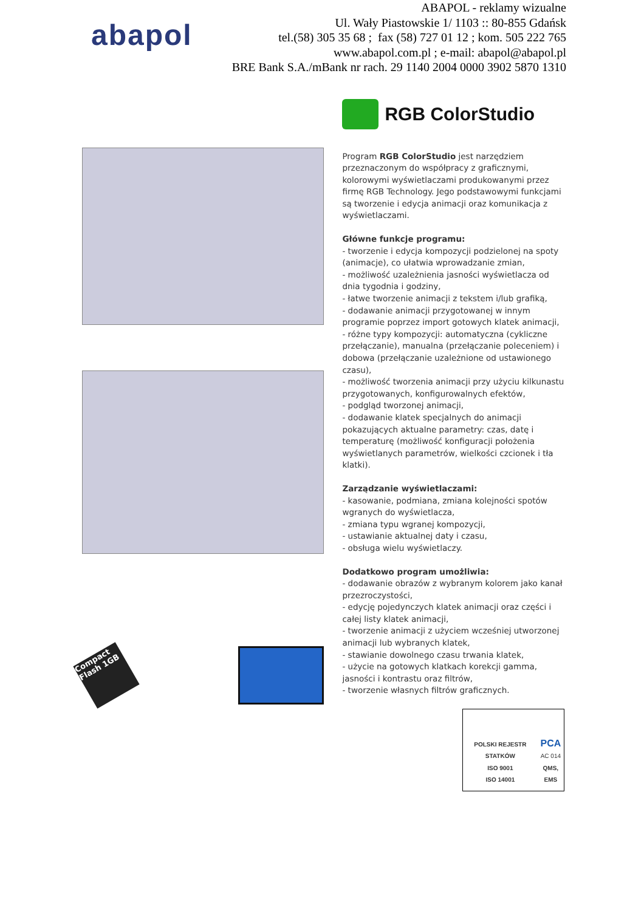abapol
ABAPOL - reklamy wizualne
Ul. Wały Piastowskie 1/ 1103 :: 80-855 Gdańsk
tel.(58) 305 35 68 ; fax (58) 727 01 12 ; kom. 505 222 765
www.abapol.com.pl ; e-mail: abapol@abapol.pl
BRE Bank S.A./mBank nr rach. 29 1140 2004 0000 3902 5870 1310
Compact Flash 1GB
RGB ColorStudio
Program RGB ColorStudio jest narzędziem przeznaczonym do współpracy z graficznymi, kolorowymi wyświetlaczami produkowanymi przez firmę RGB Technology. Jego podstawowymi funkcjami są tworzenie i edycja animacji oraz komunikacja z wyświetlaczami.
Główne funkcje programu:
- tworzenie i edycja kompozycji podzielonej na spoty (animacje), co ułatwia wprowadzanie zmian,
- możliwość uzależnienia jasności wyświetlacza od dnia tygodnia i godziny,
- łatwe tworzenie animacji z tekstem i/lub grafiką,
- dodawanie animacji przygotowanej w innym programie poprzez import gotowych klatek animacji,
- różne typy kompozycji: automatyczna (cykliczne przełączanie), manualna (przełączanie poleceniem) i dobowa (przełączanie uzależnione od ustawionego czasu),
- możliwość tworzenia animacji przy użyciu kilkunastu przygotowanych, konfigurowalnych efektów,
- podgląd tworzonej animacji,
- dodawanie klatek specjalnych do animacji pokazujących aktualne parametry: czas, datę i temperaturę (możliwość konfiguracji położenia wyświetlanych parametrów, wielkości czcionek i tła klatki).
Zarządzanie wyświetlaczami:
- kasowanie, podmiana, zmiana kolejności spotów wgranych do wyświetlacza,
- zmiana typu wgranej kompozycji,
- ustawianie aktualnej daty i czasu,
- obsługa wielu wyświetlaczy.
Dodatkowo program umożliwia:
- dodawanie obrazów z wybranym kolorem jako kanał przezroczystości,
- edycję pojedynczych klatek animacji oraz części i całej listy klatek animacji,
- tworzenie animacji z użyciem wcześniej utworzonej animacji lub wybranych klatek,
- stawianie dowolnego czasu trwania klatek,
- użycie na gotowych klatkach korekcji gamma, jasności i kontrastu oraz filtrów,
- tworzenie własnych filtrów graficznych.
POLSKI REJESTR STATKÓW
ISO 9001
ISO 14001
PCA
AC 014
QMS, EMS